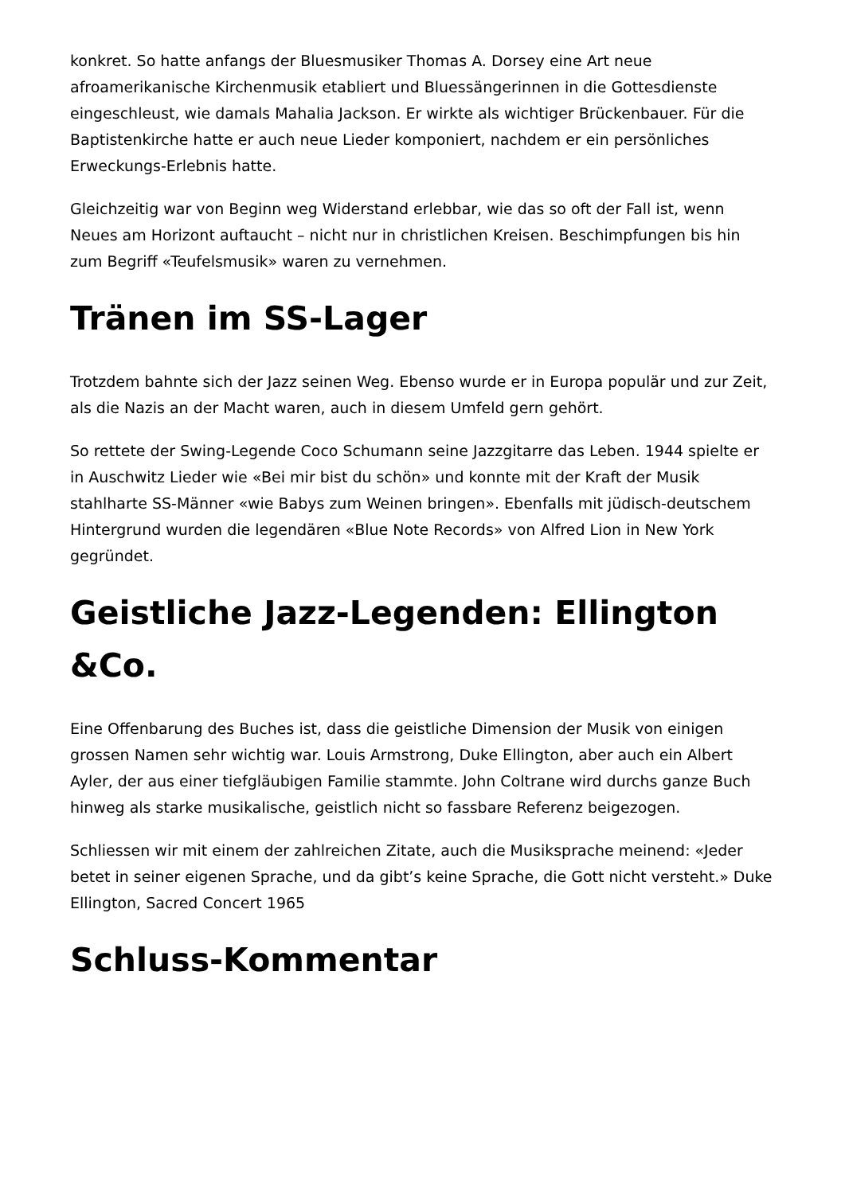konkret. So hatte anfangs der Bluesmusiker Thomas A. Dorsey eine Art neue afroamerikanische Kirchenmusik etabliert und Bluessängerinnen in die Gottesdienste eingeschleust, wie damals Mahalia Jackson. Er wirkte als wichtiger Brückenbauer. Für die Baptistenkirche hatte er auch neue Lieder komponiert, nachdem er ein persönliches Erweckungs-Erlebnis hatte.
Gleichzeitig war von Beginn weg Widerstand erlebbar, wie das so oft der Fall ist, wenn Neues am Horizont auftaucht – nicht nur in christlichen Kreisen. Beschimpfungen bis hin zum Begriff «Teufelsmusik» waren zu vernehmen.
Tränen im SS-Lager
Trotzdem bahnte sich der Jazz seinen Weg. Ebenso wurde er in Europa populär und zur Zeit, als die Nazis an der Macht waren, auch in diesem Umfeld gern gehört.
So rettete der Swing-Legende Coco Schumann seine Jazzgitarre das Leben. 1944 spielte er in Auschwitz Lieder wie «Bei mir bist du schön» und konnte mit der Kraft der Musik stahlharte SS-Männer «wie Babys zum Weinen bringen». Ebenfalls mit jüdisch-deutschem Hintergrund wurden die legendären «Blue Note Records» von Alfred Lion in New York gegründet.
Geistliche Jazz-Legenden: Ellington &Co.
Eine Offenbarung des Buches ist, dass die geistliche Dimension der Musik von einigen grossen Namen sehr wichtig war. Louis Armstrong, Duke Ellington, aber auch ein Albert Ayler, der aus einer tiefgläubigen Familie stammte. John Coltrane wird durchs ganze Buch hinweg als starke musikalische, geistlich nicht so fassbare Referenz beigezogen.
Schliessen wir mit einem der zahlreichen Zitate, auch die Musiksprache meinend: «Jeder betet in seiner eigenen Sprache, und da gibt’s keine Sprache, die Gott nicht versteht.» Duke Ellington, Sacred Concert 1965
Schluss-Kommentar